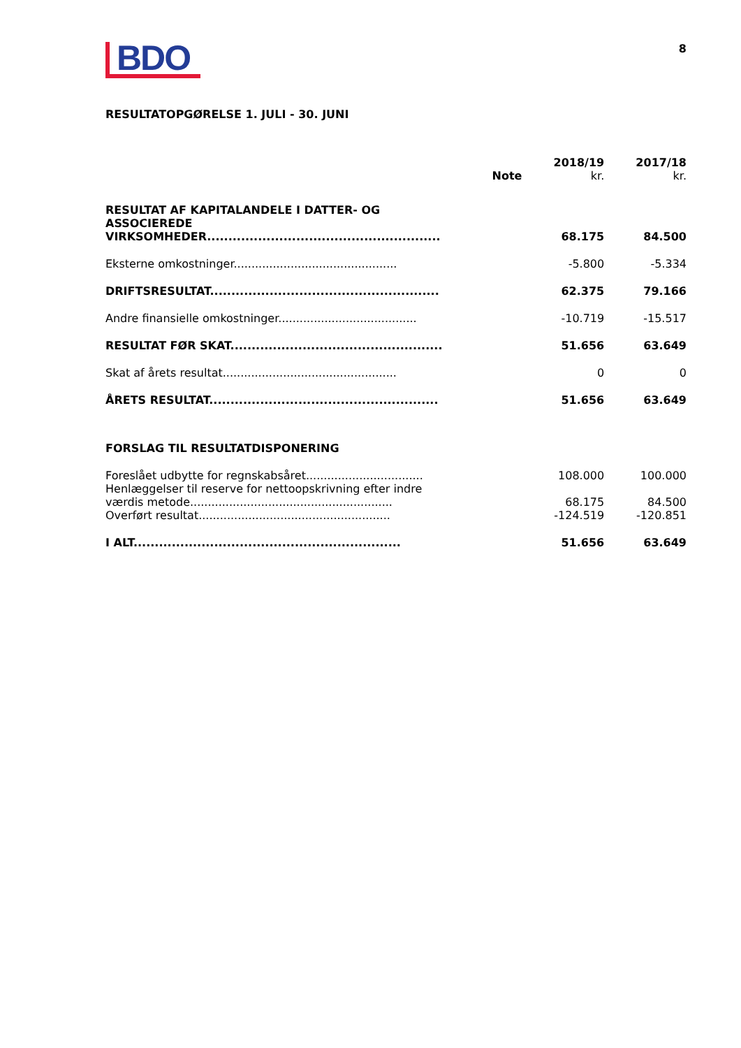BDO
8
RESULTATOPGØRELSE 1. JULI - 30. JUNI
| | Note | 2018/19 kr. | 2017/18 kr. |
| --- | --- | --- | --- |
| RESULTAT AF KAPITALANDELE I DATTER- OG ASSOCIEREDE VIRKSOMHEDER....................................................... | | 68.175 | 84.500 |
| Eksterne omkostninger.............................................. | | -5.800 | -5.334 |
| DRIFTSRESULTAT...................................................... | | 62.375 | 79.166 |
| Andre finansielle omkostninger....................................... | | -10.719 | -15.517 |
| RESULTAT FØR SKAT.................................................. | | 51.656 | 63.649 |
| Skat af årets resultat................................................. | | 0 | 0 |
| ÅRETS RESULTAT...................................................... | | 51.656 | 63.649 |
| FORSLAG TIL RESULTATDISPONERING | | | |
| Foreslået udbytte for regnskabsåret................................. | | 108.000 | 100.000 |
| Henlæggelser til reserve for nettoopskrivning efter indre værdis metode......................................................... | | 68.175 | 84.500 |
| Overført resultat...................................................... | | -124.519 | -120.851 |
| I ALT............................................................... | | 51.656 | 63.649 |